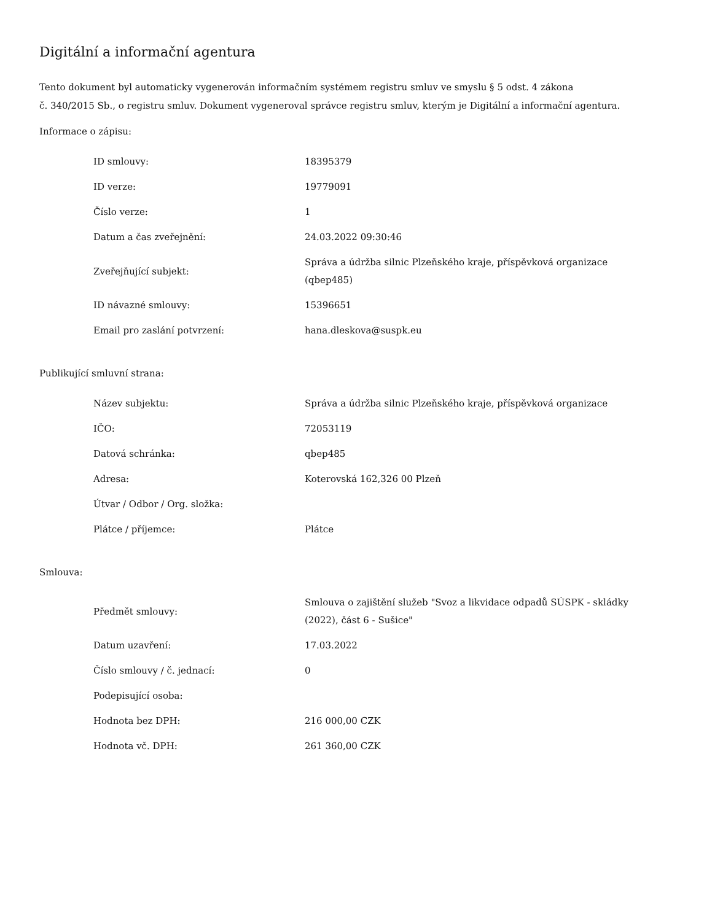Digitální a informační agentura
Tento dokument byl automaticky vygenerován informačním systémem registru smluv ve smyslu § 5 odst. 4 zákona
č. 340/2015 Sb., o registru smluv. Dokument vygeneroval správce registru smluv, kterým je Digitální a informační agentura.
Informace o zápisu:
| ID smlouvy: | 18395379 |
| ID verze: | 19779091 |
| Číslo verze: | 1 |
| Datum a čas zveřejnění: | 24.03.2022 09:30:46 |
| Zveřejňující subjekt: | Správa a údržba silnic Plzeňského kraje, příspěvková organizace (qbep485) |
| ID návazné smlouvy: | 15396651 |
| Email pro zaslání potvrzení: | hana.dleskova@suspk.eu |
Publikující smluvní strana:
| Název subjektu: | Správa a údržba silnic Plzeňského kraje, příspěvková organizace |
| IČO: | 72053119 |
| Datová schránka: | qbep485 |
| Adresa: | Koterovská 162,326 00 Plzeň |
| Útvar / Odbor / Org. složka: | |
| Plátce / příjemce: | Plátce |
Smlouva:
| Předmět smlouvy: | Smlouva o zajištění služeb "Svoz a likvidace odpadů SÚSPK - skládky (2022), část 6 - Sušice" |
| Datum uzavření: | 17.03.2022 |
| Číslo smlouvy / č. jednací: | 0 |
| Podepisující osoba: | |
| Hodnota bez DPH: | 216 000,00 CZK |
| Hodnota vč. DPH: | 261 360,00 CZK |